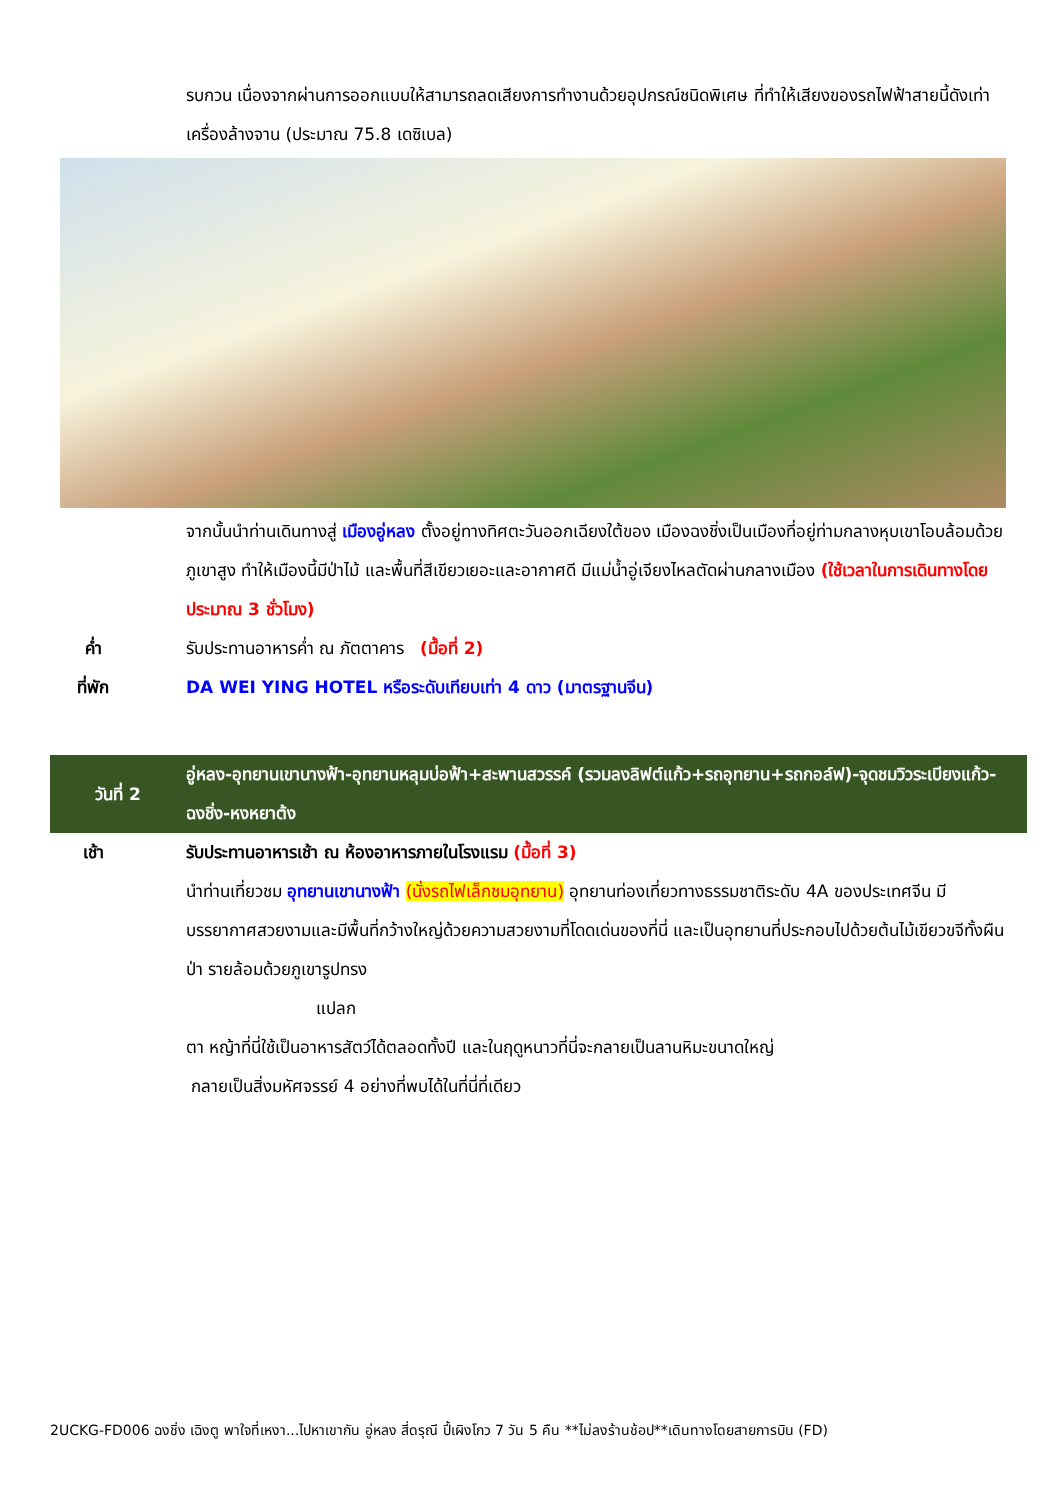รบกวน เนื่องจากผ่านการออกแบบให้สามารถลดเสียงการทำงานด้วยอุปกรณ์ชนิดพิเศษ ที่ทำให้เสียงของรถไฟฟ้าสายนี้ดังเท่าเครื่องล้างจาน (ประมาณ 75.8 เดซิเบล)
จากนั้นนำท่านเดินทางสู่ เมืองอู่หลง ตั้งอยู่ทางทิศตะวันออกเฉียงใต้ของ เมืองฉงชิ่งเป็นเมืองที่อยู่ท่ามกลางหุบเขาโอบล้อมด้วยภูเขาสูง ทำให้เมืองนี้มีป่าไม้ และพื้นที่สีเขียวเยอะและอากาศดี มีแม่น้ำอู่เจียงไหลตัดผ่านกลางเมือง (ใช้เวลาในการเดินทางโดยประมาณ 3 ชั่วโมง)
ค่ำ รับประทานอาหารค่ำ ณ ภัตตาคาร (มื้อที่ 2)
ที่พัก DA WEI YING HOTEL หรือระดับเทียบเท่า 4 ดาว (มาตรฐานจีน)
วันที่ 2 อู่หลง-อุทยานเขานางฟ้า-อุทยานหลุมบ่อฟ้า+สะพานสวรรค์ (รวมลงลิฟต์แก้ว+รถอุทยาน+รถกอล์ฟ)-จุดชมวิวระเบียงแก้ว-ฉงชิ่ง-หงหยาต้ง
เช้า รับประทานอาหารเช้า ณ ห้องอาหารภายในโรงแรม (มื้อที่ 3)
นำท่านเที่ยวชม อุทยานเขานางฟ้า (นั่งรถไฟเล็กชมอุทยาน) อุทยานท่องเที่ยวทางธรรมชาติระดับ 4A ของประเทศจีน มีบรรยากาศสวยงามและมีพื้นที่กว้างใหญ่ด้วยความสวยงามที่โดดเด่นของที่นี่ และเป็นอุทยานที่ประกอบไปด้วยต้นไม้เขียวขจีทั้งผืนป่า รายล้อมด้วยภูเขารูปทรง
แปลก
ตา หญ้าที่นี่ใช้เป็นอาหารสัตว์ได้ตลอดทั้งปี และในฤดูหนาวที่นี่จะกลายเป็นลานหิมะขนาดใหญ่
กลายเป็นสิ่งมหัศจรรย์ 4 อย่างที่พบได้ในที่นี่ที่เดียว
2UCKG-FD006 ฉงชิ่ง เฉิงตู พาใจที่เหงา...ไปหาเขากัน อู่หลง สี่ดรุณี ปี้เผิงโกว 7 วัน 5 คืน **ไม่ลงร้านช้อป**เดินทางโดยสายการบิน (FD)